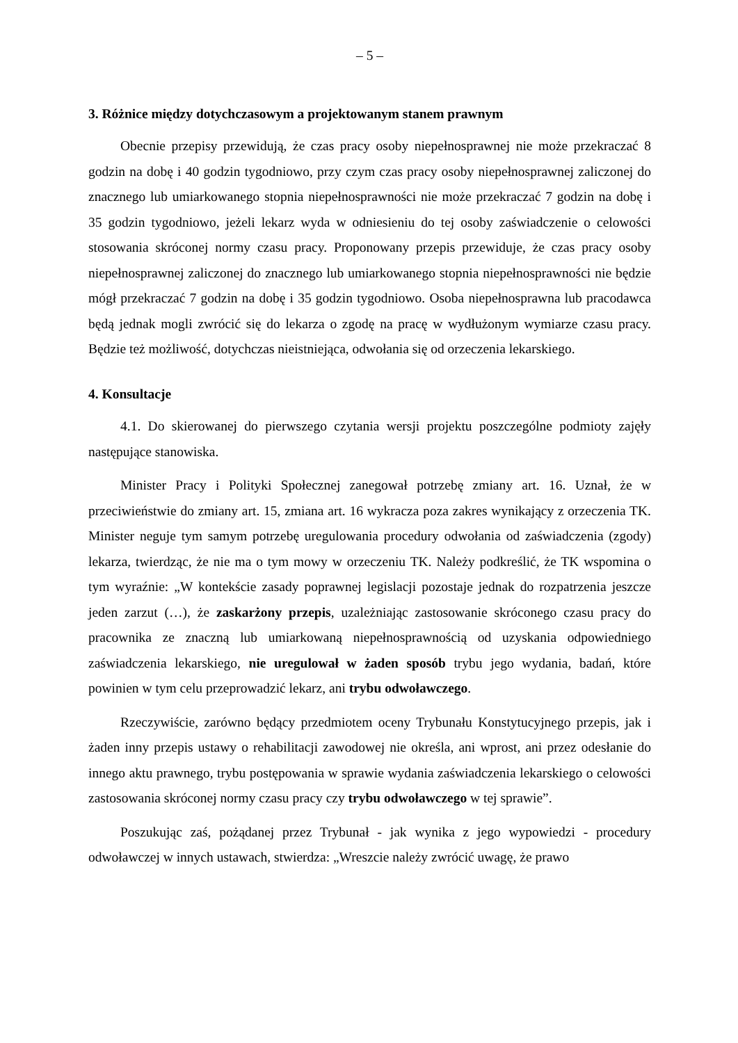– 5 –
3. Różnice między dotychczasowym a projektowanym stanem prawnym
Obecnie przepisy przewidują, że czas pracy osoby niepełnosprawnej nie może przekraczać 8 godzin na dobę i 40 godzin tygodniowo, przy czym czas pracy osoby niepełnosprawnej zaliczonej do znacznego lub umiarkowanego stopnia niepełnosprawności nie może przekraczać 7 godzin na dobę i 35 godzin tygodniowo, jeżeli lekarz wyda w odniesieniu do tej osoby zaświadczenie o celowości stosowania skróconej normy czasu pracy. Proponowany przepis przewiduje, że czas pracy osoby niepełnosprawnej zaliczonej do znacznego lub umiarkowanego stopnia niepełnosprawności nie będzie mógł przekraczać 7 godzin na dobę i 35 godzin tygodniowo. Osoba niepełnosprawna lub pracodawca będą jednak mogli zwrócić się do lekarza o zgodę na pracę w wydłużonym wymiarze czasu pracy. Będzie też możliwość, dotychczas nieistniejąca, odwołania się od orzeczenia lekarskiego.
4. Konsultacje
4.1. Do skierowanej do pierwszego czytania wersji projektu poszczególne podmioty zajęły następujące stanowiska.
Minister Pracy i Polityki Społecznej zanegował potrzebę zmiany art. 16. Uznał, że w przeciwieństwie do zmiany art. 15, zmiana art. 16 wykracza poza zakres wynikający z orzeczenia TK. Minister neguje tym samym potrzebę uregulowania procedury odwołania od zaświadczenia (zgody) lekarza, twierdząc, że nie ma o tym mowy w orzeczeniu TK. Należy podkreślić, że TK wspomina o tym wyraźnie: „W kontekście zasady poprawnej legislacji pozostaje jednak do rozpatrzenia jeszcze jeden zarzut (…), że zaskarżony przepis, uzależniając zastosowanie skróconego czasu pracy do pracownika ze znaczną lub umiarkowaną niepełnosprawnością od uzyskania odpowiedniego zaświadczenia lekarskiego, nie uregulował w żaden sposób trybu jego wydania, badań, które powinien w tym celu przeprowadzić lekarz, ani trybu odwoławczego.
Rzeczywiście, zarówno będący przedmiotem oceny Trybunału Konstytucyjnego przepis, jak i żaden inny przepis ustawy o rehabilitacji zawodowej nie określa, ani wprost, ani przez odesłanie do innego aktu prawnego, trybu postępowania w sprawie wydania zaświadczenia lekarskiego o celowości zastosowania skróconej normy czasu pracy czy trybu odwoławczego w tej sprawie”.
Poszukując zaś, pożądanej przez Trybunał - jak wynika z jego wypowiedzi - procedury odwoławczej w innych ustawach, stwierdza: „Wreszcie należy zwrócić uwagę, że prawo